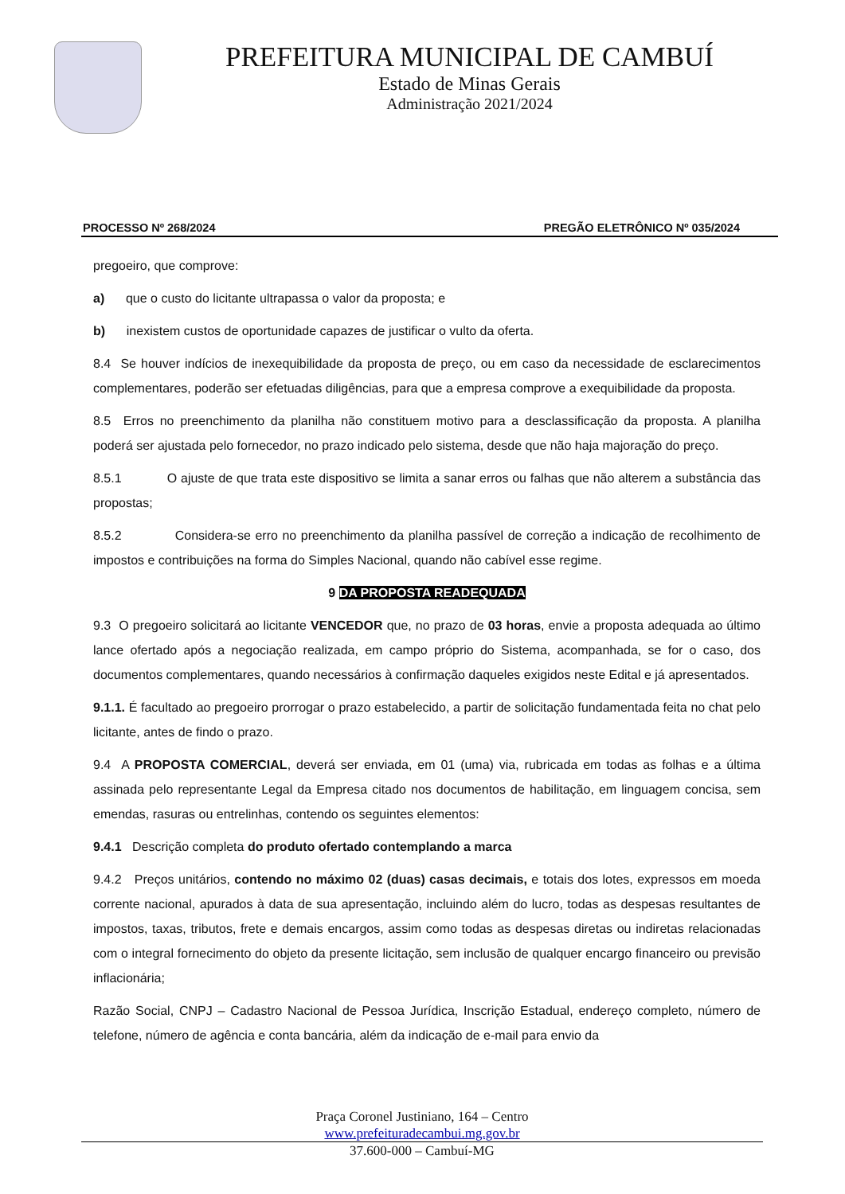PREFEITURA MUNICIPAL DE CAMBUÍ
Estado de Minas Gerais
Administração 2021/2024
PROCESSO Nº 268/2024 PREGÃO ELETRÔNICO Nº 035/2024
pregoeiro, que comprove:
a) que o custo do licitante ultrapassa o valor da proposta; e
b) inexistem custos de oportunidade capazes de justificar o vulto da oferta.
8.4 Se houver indícios de inexequibilidade da proposta de preço, ou em caso da necessidade de esclarecimentos complementares, poderão ser efetuadas diligências, para que a empresa comprove a exequibilidade da proposta.
8.5 Erros no preenchimento da planilha não constituem motivo para a desclassificação da proposta. A planilha poderá ser ajustada pelo fornecedor, no prazo indicado pelo sistema, desde que não haja majoração do preço.
8.5.1 O ajuste de que trata este dispositivo se limita a sanar erros ou falhas que não alterem a substância das propostas;
8.5.2 Considera-se erro no preenchimento da planilha passível de correção a indicação de recolhimento de impostos e contribuições na forma do Simples Nacional, quando não cabível esse regime.
9 DA PROPOSTA READEQUADA
9.3 O pregoeiro solicitará ao licitante VENCEDOR que, no prazo de 03 horas, envie a proposta adequada ao último lance ofertado após a negociação realizada, em campo próprio do Sistema, acompanhada, se for o caso, dos documentos complementares, quando necessários à confirmação daqueles exigidos neste Edital e já apresentados.
9.1.1. É facultado ao pregoeiro prorrogar o prazo estabelecido, a partir de solicitação fundamentada feita no chat pelo licitante, antes de findo o prazo.
9.4 A PROPOSTA COMERCIAL, deverá ser enviada, em 01 (uma) via, rubricada em todas as folhas e a última assinada pelo representante Legal da Empresa citado nos documentos de habilitação, em linguagem concisa, sem emendas, rasuras ou entrelinhas, contendo os seguintes elementos:
9.4.1 Descrição completa do produto ofertado contemplando a marca
9.4.2 Preços unitários, contendo no máximo 02 (duas) casas decimais, e totais dos lotes, expressos em moeda corrente nacional, apurados à data de sua apresentação, incluindo além do lucro, todas as despesas resultantes de impostos, taxas, tributos, frete e demais encargos, assim como todas as despesas diretas ou indiretas relacionadas com o integral fornecimento do objeto da presente licitação, sem inclusão de qualquer encargo financeiro ou previsão inflacionária;
Razão Social, CNPJ – Cadastro Nacional de Pessoa Jurídica, Inscrição Estadual, endereço completo, número de telefone, número de agência e conta bancária, além da indicação de e-mail para envio da
Praça Coronel Justiniano, 164 – Centro
www.prefeituradecambui.mg.gov.br
37.600-000 – Cambuí-MG